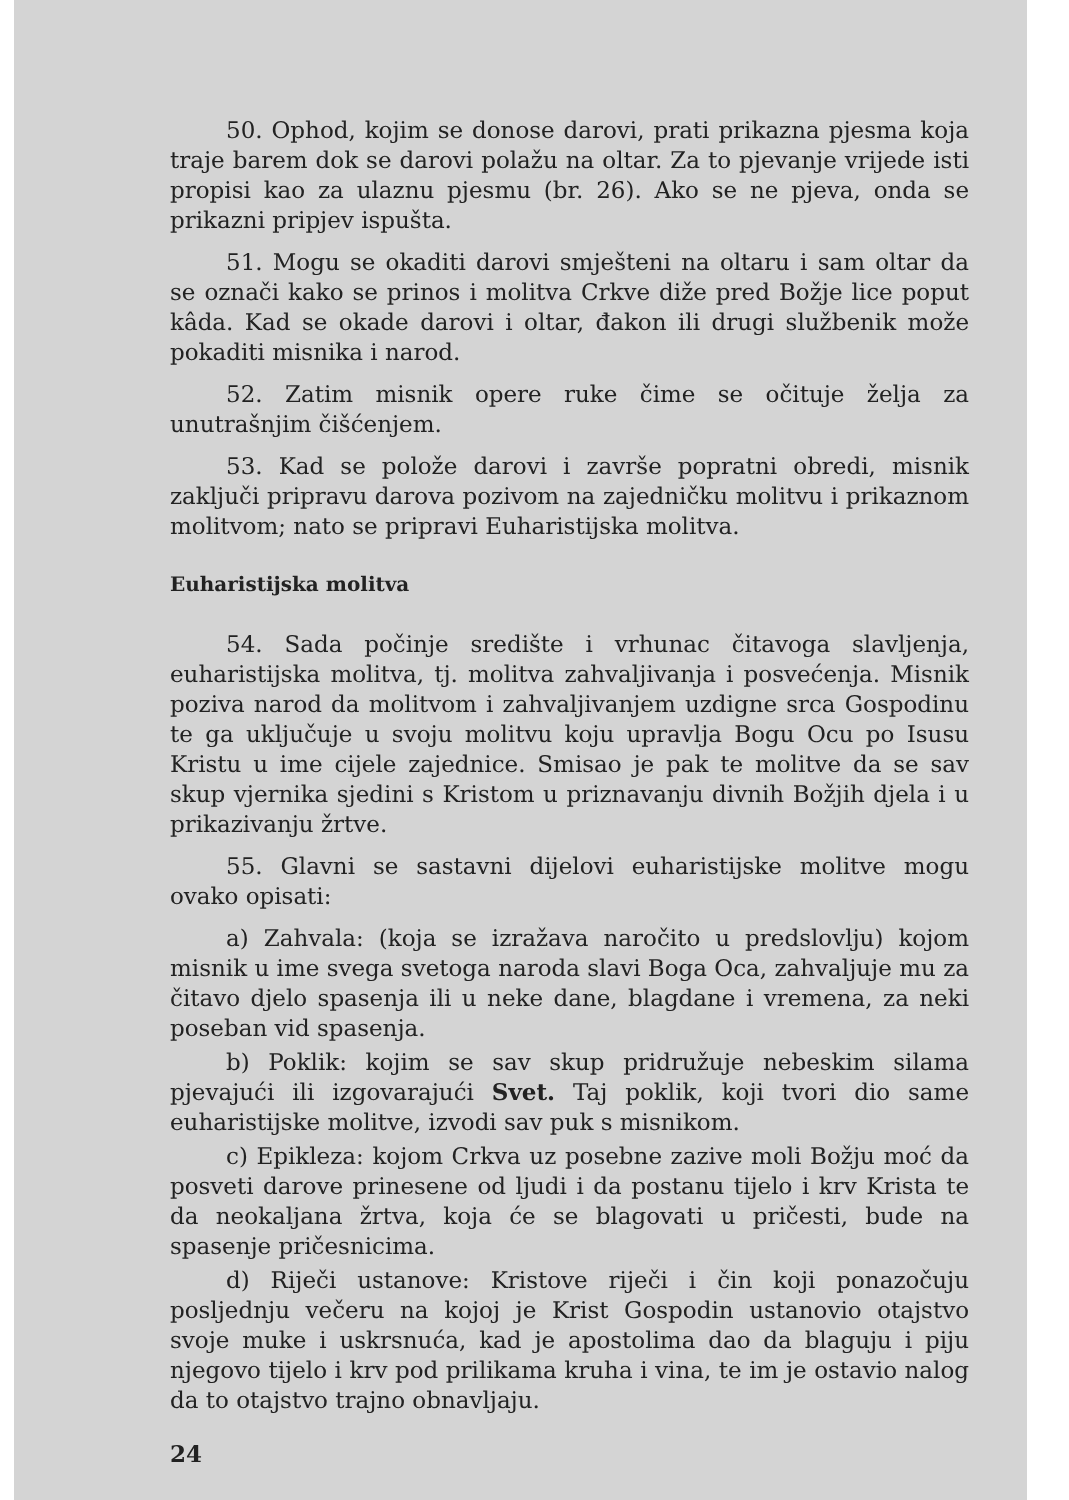50. Ophod, kojim se donose darovi, prati prikazna pjesma koja traje barem dok se darovi polažu na oltar. Za to pjevanje vrijede isti propisi kao za ulaznu pjesmu (br. 26). Ako se ne pjeva, onda se prikazni pripjev ispušta.
51. Mogu se okaditi darovi smješteni na oltaru i sam oltar da se označi kako se prinos i molitva Crkve diže pred Božje lice poput kâda. Kad se okade darovi i oltar, đakon ili drugi službenik može pokaditi misnika i narod.
52. Zatim misnik opere ruke čime se očituje želja za unutrašnjim čišćenjem.
53. Kad se polože darovi i završe popratni obredi, misnik zaključi pripravu darova pozivom na zajedničku molitvu i prikaznom molitvom; nato se pripravi Euharistijska molitva.
Euharistijska molitva
54. Sada počinje središte i vrhunac čitavoga slavljenja, euharistijska molitva, tj. molitva zahvaljivanja i posvećenja. Misnik poziva narod da molitvom i zahvaljivanjem uzdigne srca Gospodinu te ga uključuje u svoju molitvu koju upravlja Bogu Ocu po Isusu Kristu u ime cijele zajednice. Smisao je pak te molitve da se sav skup vjernika sjedini s Kristom u priznavanju divnih Božjih djela i u prikazivanju žrtve.
55. Glavni se sastavni dijelovi euharistijske molitve mogu ovako opisati:
a) Zahvala: (koja se izražava naročito u predslovlju) kojom misnik u ime svega svetoga naroda slavi Boga Oca, zahvaljuje mu za čitavo djelo spasenja ili u neke dane, blagdane i vremena, za neki poseban vid spasenja.
b) Poklik: kojim se sav skup pridružuje nebeskim silama pjevajući ili izgovarajući Svet. Taj poklik, koji tvori dio same euharistijske molitve, izvodi sav puk s misnikom.
c) Epikleza: kojom Crkva uz posebne zazive moli Božju moć da posveti darove prinesene od ljudi i da postanu tijelo i krv Krista te da neokaljana žrtva, koja će se blagovati u pričesti, bude na spasenje pričesnicima.
d) Riječi ustanove: Kristove riječi i čin koji ponazočuju posljednju večeru na kojoj je Krist Gospodin ustanovio otajstvo svoje muke i uskrsnuća, kad je apostolima dao da blaguju i piju njegovo tijelo i krv pod prilikama kruha i vina, te im je ostavio nalog da to otajstvo trajno obnavljaju.
24